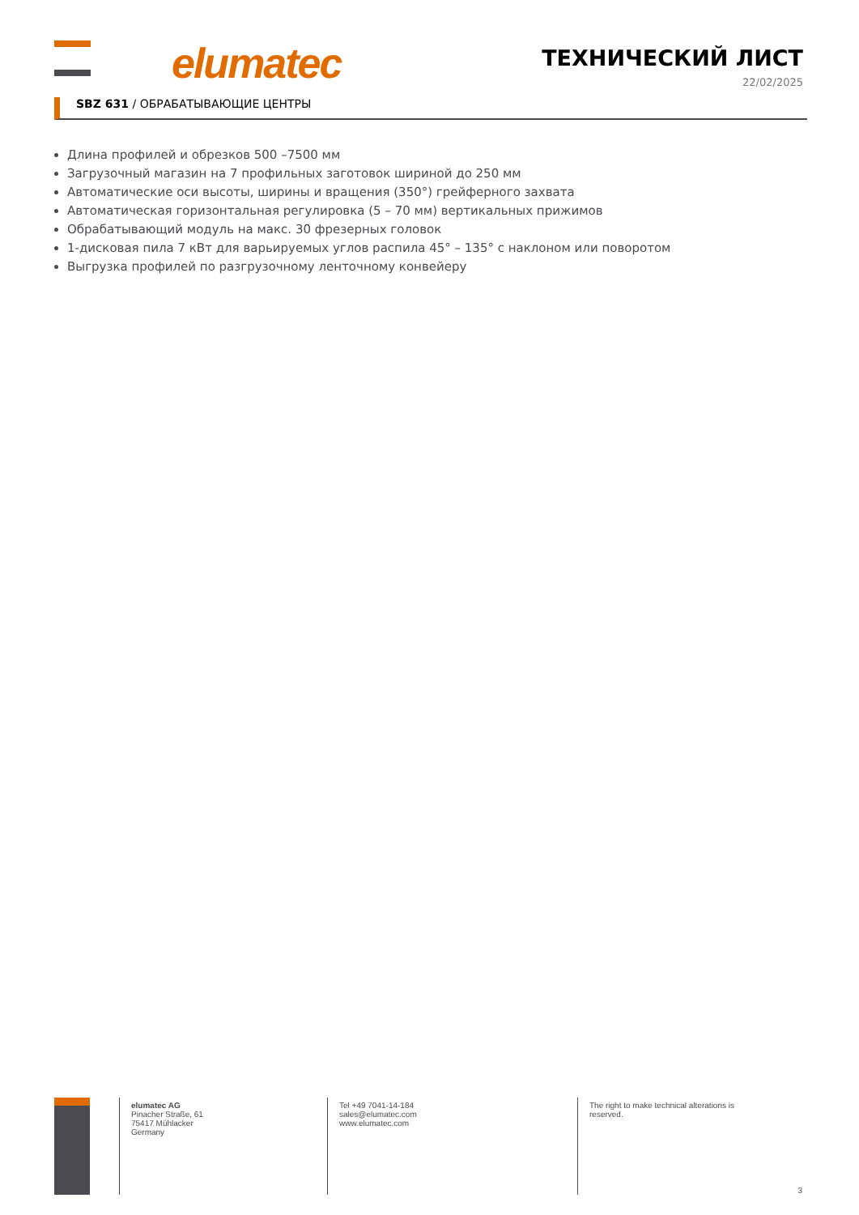elumatec ТЕХНИЧЕСКИЙ ЛИСТ
22/02/2025
SBZ 631 / ОБРАБАТЫВАЮЩИЕ ЦЕНТРЫ
Длина профилей и обрезков 500 –7500 мм
Загрузочный магазин на 7 профильных заготовок шириной до 250 мм
Автоматические оси высоты, ширины и вращения (350°) грейферного захвата
Автоматическая горизонтальная регулировка (5 – 70 мм) вертикальных прижимов
Обрабатывающий модуль на макс. 30 фрезерных головок
1-дисковая пила 7 кВт для варьируемых углов распила 45° – 135° с наклоном или поворотом
Выгрузка профилей по разгрузочному ленточному конвейеру
elumatec AG
Pinacher Straße, 61
75417 Mühlacker
Germany
Tel +49 7041-14-184
sales@elumatec.com
www.elumatec.com
The right to make technical alterations is reserved.
3